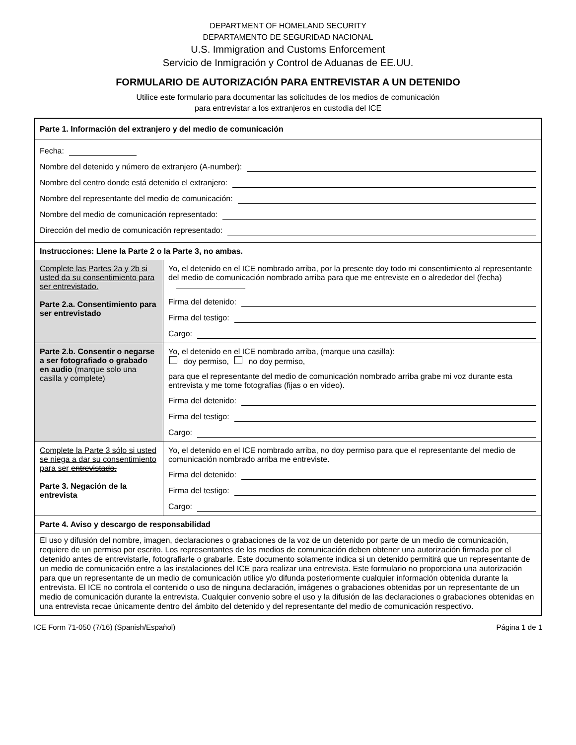DEPARTMENT OF HOMELAND SECURITY
DEPARTAMENTO DE SEGURIDAD NACIONAL
U.S. Immigration and Customs Enforcement
Servicio de Inmigración y Control de Aduanas de EE.UU.
FORMULARIO DE AUTORIZACIÓN PARA ENTREVISTAR A UN DETENIDO
Utilice este formulario para documentar las solicitudes de los medios de comunicación
para entrevistar a los extranjeros en custodia del ICE
| Parte 1. Información del extranjero y del medio de comunicación | |
| Fecha: Nombre del detenido y número de extranjero (A-number): Nombre del centro donde está detenido el extranjero: Nombre del representante del medio de comunicación: Nombre del medio de comunicación representado: Dirección del medio de comunicación representado: | |
| Instrucciones: Llene la Parte 2 o la Parte 3, no ambas. | |
| Complete las Partes 2a y 2b si usted da su consentimiento para ser entrevistado. Parte 2.a. Consentimiento para ser entrevistado | Yo, el detenido en el ICE nombrado arriba, por la presente doy todo mi consentimiento al representante del medio de comunicación nombrado arriba para que me entreviste en o alrededor del (fecha) . Firma del detenido: Firma del testigo: Cargo: |
| Parte 2.b. Consentir o negarse a ser fotografiado o grabado en audio (marque solo una casilla y complete) | Yo, el detenido en el ICE nombrado arriba, (marque una casilla): doy permiso, no doy permiso, para que el representante del medio de comunicación nombrado arriba grabe mi voz durante esta entrevista y me tome fotografías (fijas o en video). Firma del detenido: Firma del testigo: Cargo: |
| Complete la Parte 3 sólo si usted se niega a dar su consentimiento para ser entrevistado. Parte 3. Negación de la entrevista | Yo, el detenido en el ICE nombrado arriba, no doy permiso para que el representante del medio de comunicación nombrado arriba me entreviste. Firma del detenido: Firma del testigo: Cargo: |
| Parte 4. Aviso y descargo de responsabilidad | |
| El uso y difusión del nombre, imagen, declaraciones o grabaciones de la voz de un detenido por parte de un medio de comunicación, requiere de un permiso por escrito. Los representantes de los medios de comunicación deben obtener una autorización firmada por el detenido antes de entrevistarle, fotografiarle o grabarle. Este documento solamente indica si un detenido permitirá que un representante de un medio de comunicación entre a las instalaciones del ICE para realizar una entrevista. Este formulario no proporciona una autorización para que un representante de un medio de comunicación utilice y/o difunda posteriormente cualquier información obtenida durante la entrevista. El ICE no controla el contenido o uso de ninguna declaración, imágenes o grabaciones obtenidas por un representante de un medio de comunicación durante la entrevista. Cualquier convenio sobre el uso y la difusión de las declaraciones o grabaciones obtenidas en una entrevista recae únicamente dentro del ámbito del detenido y del representante del medio de comunicación respectivo. | |
ICE Form 71-050 (7/16) (Spanish/Español) Página 1 de 1